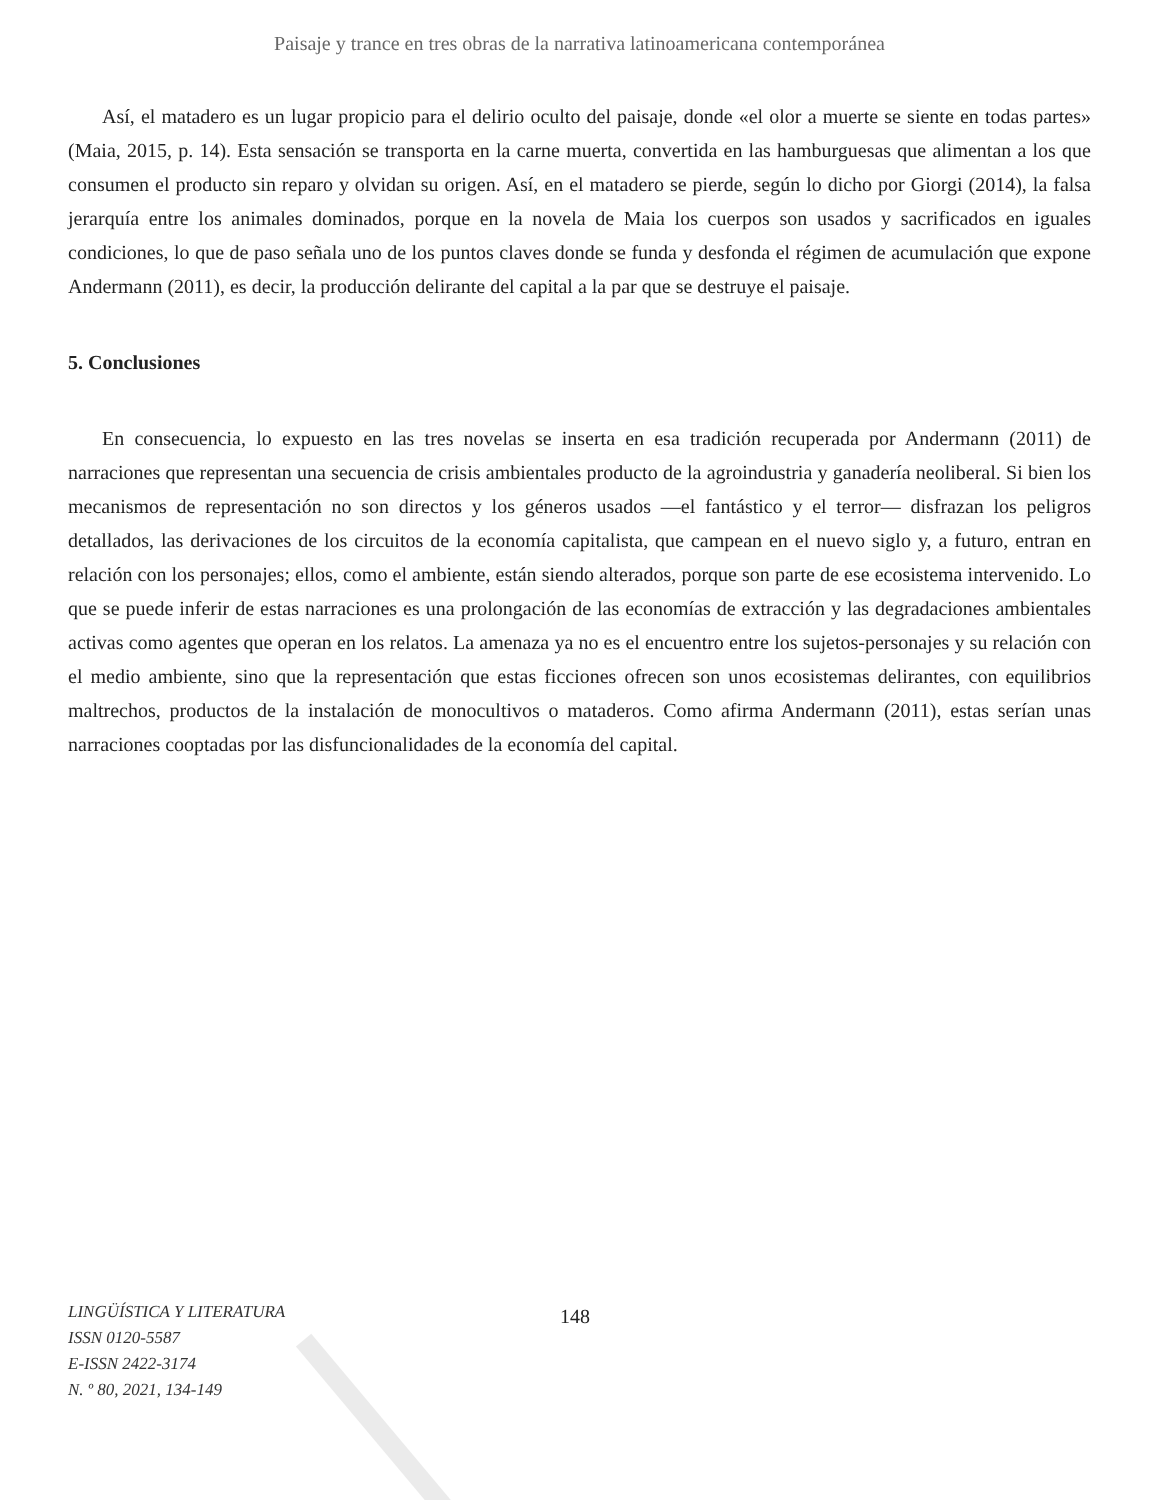Paisaje y trance en tres obras de la narrativa latinoamericana contemporánea
Así, el matadero es un lugar propicio para el delirio oculto del paisaje, donde «el olor a muerte se siente en todas partes» (Maia, 2015, p. 14). Esta sensación se transporta en la carne muerta, convertida en las hamburguesas que alimentan a los que consumen el producto sin reparo y olvidan su origen. Así, en el matadero se pierde, según lo dicho por Giorgi (2014), la falsa jerarquía entre los animales dominados, porque en la novela de Maia los cuerpos son usados y sacrificados en iguales condiciones, lo que de paso señala uno de los puntos claves donde se funda y desfonda el régimen de acumulación que expone Andermann (2011), es decir, la producción delirante del capital a la par que se destruye el paisaje.
5. Conclusiones
En consecuencia, lo expuesto en las tres novelas se inserta en esa tradición recuperada por Andermann (2011) de narraciones que representan una secuencia de crisis ambientales producto de la agroindustria y ganadería neoliberal. Si bien los mecanismos de representación no son directos y los géneros usados —el fantástico y el terror— disfrazan los peligros detallados, las derivaciones de los circuitos de la economía capitalista, que campean en el nuevo siglo y, a futuro, entran en relación con los personajes; ellos, como el ambiente, están siendo alterados, porque son parte de ese ecosistema intervenido. Lo que se puede inferir de estas narraciones es una prolongación de las economías de extracción y las degradaciones ambientales activas como agentes que operan en los relatos. La amenaza ya no es el encuentro entre los sujetos-personajes y su relación con el medio ambiente, sino que la representación que estas ficciones ofrecen son unos ecosistemas delirantes, con equilibrios maltrechos, productos de la instalación de monocultivos o mataderos. Como afirma Andermann (2011), estas serían unas narraciones cooptadas por las disfuncionalidades de la economía del capital.
LINGÜÍSTICA Y LITERATURA
ISSN 0120-5587
E-ISSN 2422-3174
N. º 80, 2021, 134-149
148